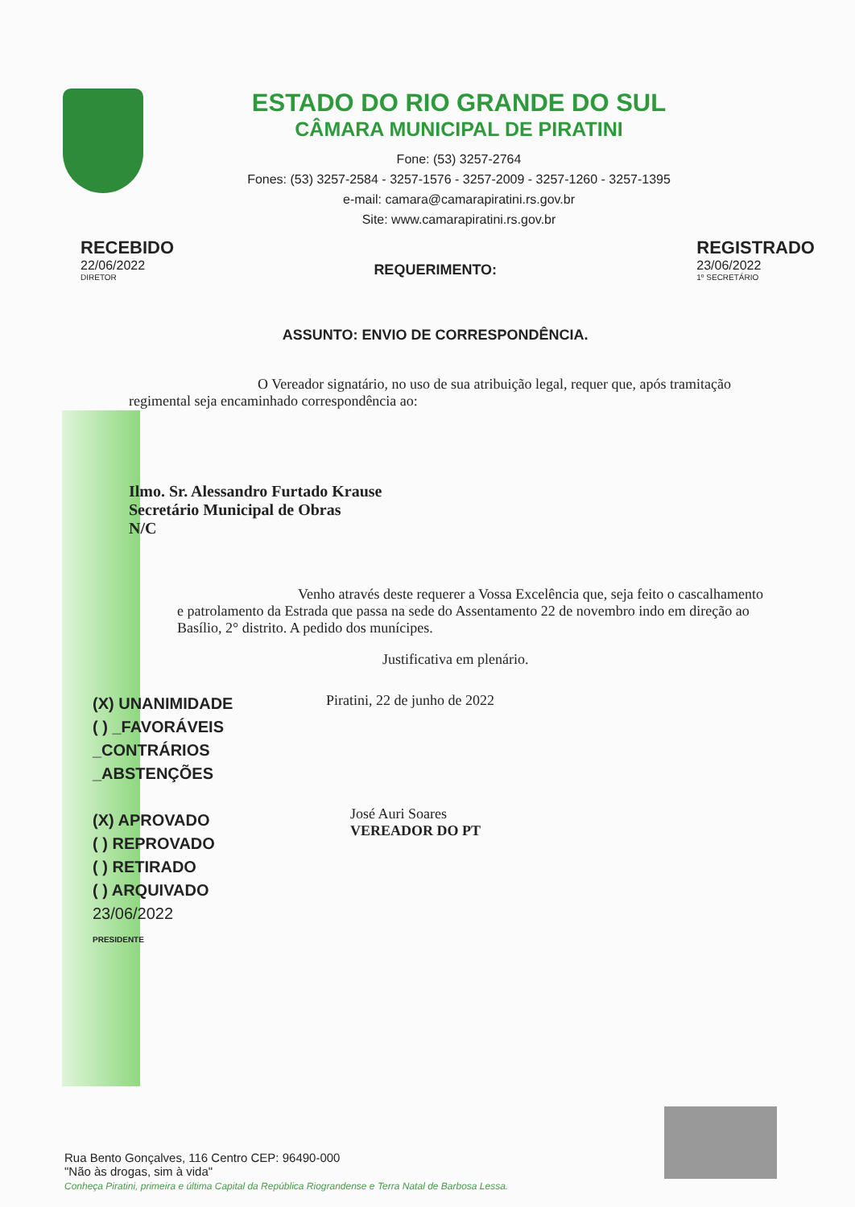ESTADO DO RIO GRANDE DO SUL
CÂMARA MUNICIPAL DE PIRATINI
Fone: (53) 3257-2764
Fones: (53) 3257-2584 - 3257-1576 - 3257-2009 - 3257-1260 - 3257-1395
e-mail: camara@camarapiratini.rs.gov.br
Site: www.camarapiratini.rs.gov.br
RECEBIDO
22/06/2022
DIRETOR
REQUERIMENTO:
ASSUNTO: ENVIO DE CORRESPONDÊNCIA.
REGISTRADO
23/06/2022
1º SECRETÁRIO
O Vereador signatário, no uso de sua atribuição legal, requer que, após tramitação regimental seja encaminhado correspondência ao:
Ilmo. Sr. Alessandro Furtado Krause
Secretário Municipal de Obras
N/C
Venho através deste requerer a Vossa Excelência que, seja feito o cascalhamento e patrolamento da Estrada que passa na sede do Assentamento 22 de novembro indo em direção ao Basílio, 2° distrito. A pedido dos munícipes.
Justificativa em plenário.
(X) UNANIMIDADE
( ) _FAVORÁVEIS
_CONTRÁRIOS
_ABSTENÇÕES
(X) APROVADO
( ) REPROVADO
( ) RETIRADO
( ) ARQUIVADO
23/06/2022
PRESIDENTE
Piratini, 22 de junho de 2022
José Auri Soares
VEREADOR DO PT
Rua Bento Gonçalves, 116 Centro CEP: 96490-000
"Não às drogas, sim à vida"
Conheça Piratini, primeira e última Capital da República Riograndense e Terra Natal de Barbosa Lessa.